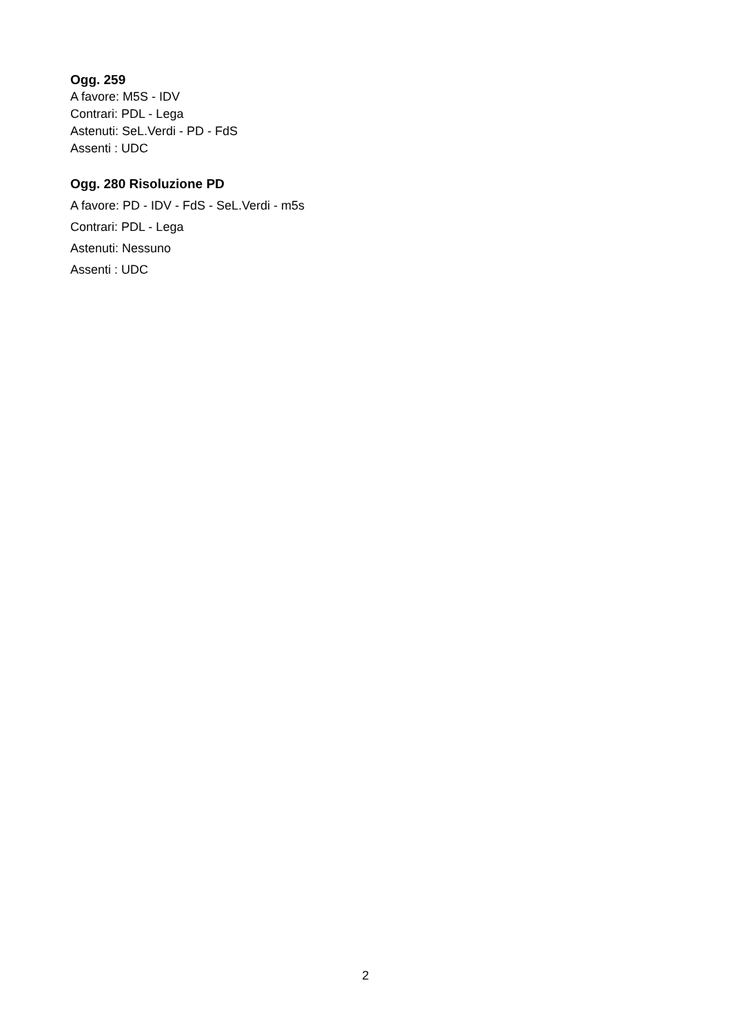Ogg. 259
A favore: M5S - IDV
Contrari: PDL - Lega
Astenuti: SeL.Verdi - PD - FdS
Assenti : UDC
Ogg. 280 Risoluzione PD
A favore: PD - IDV - FdS - SeL.Verdi - m5s
Contrari: PDL - Lega
Astenuti: Nessuno
Assenti : UDC
2